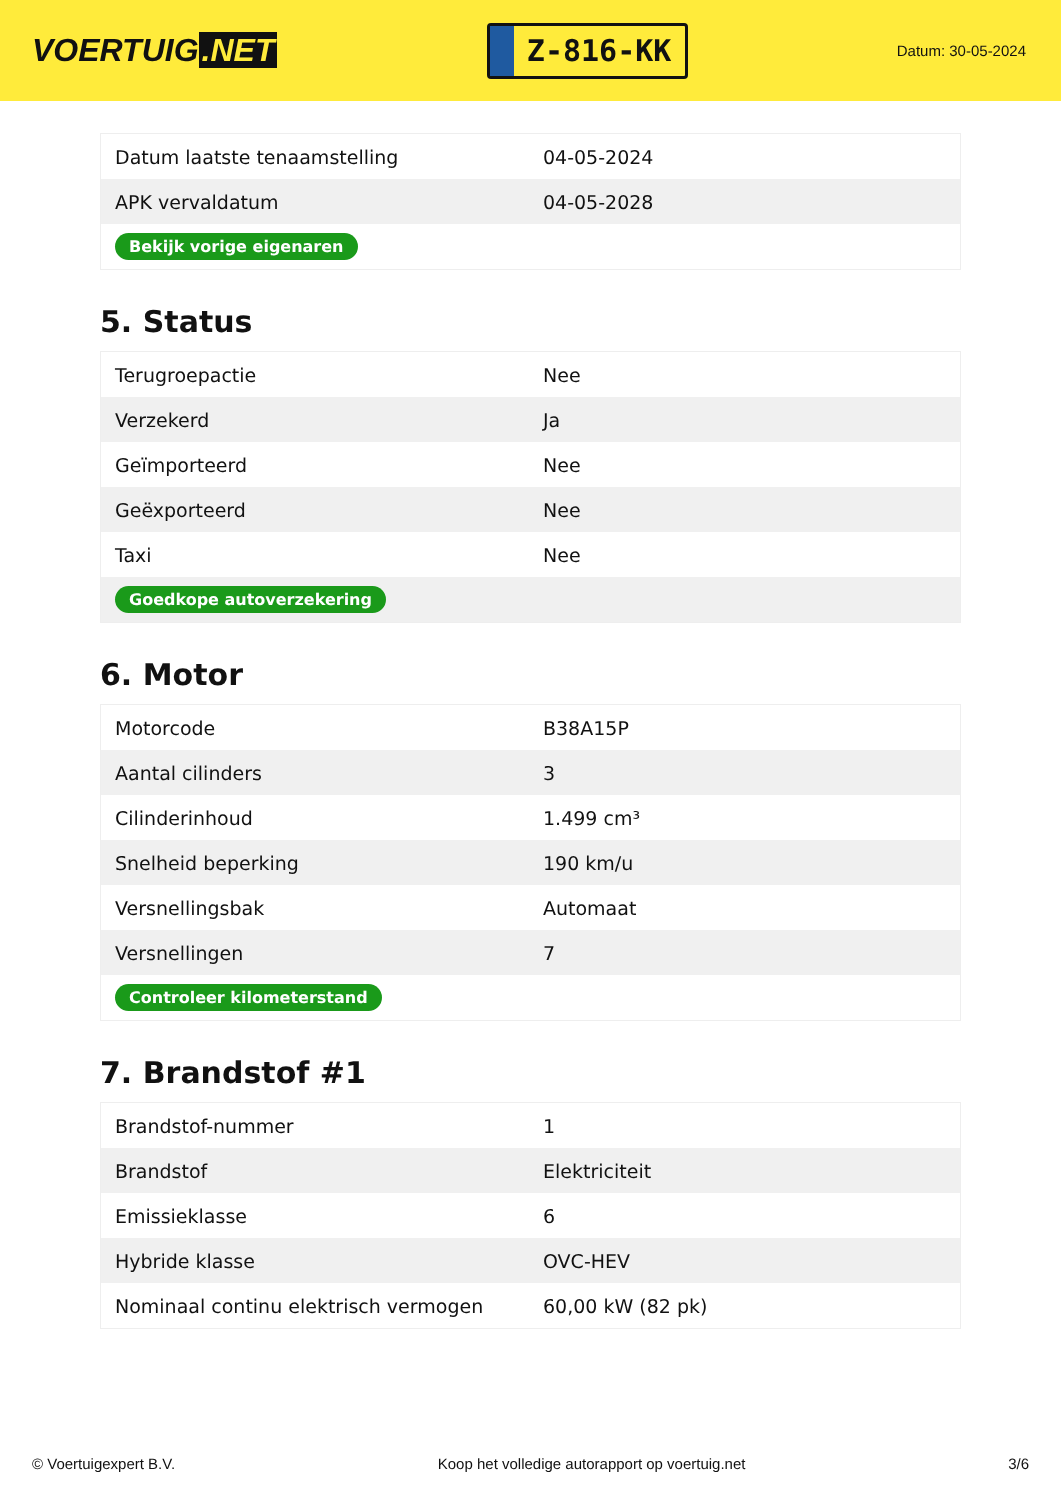VOERTUIG.NET
Z-816-KK
Datum: 30-05-2024
| Datum laatste tenaamstelling | 04-05-2024 |
| APK vervaldatum | 04-05-2028 |
| Bekijk vorige eigenaren | |
5. Status
| Terugroepactie | Nee |
| Verzekerd | Ja |
| Geïmporteerd | Nee |
| Geëxporteerd | Nee |
| Taxi | Nee |
| Goedkope autoverzekering | |
6. Motor
| Motorcode | B38A15P |
| Aantal cilinders | 3 |
| Cilinderinhoud | 1.499 cm³ |
| Snelheid beperking | 190 km/u |
| Versnellingsbak | Automaat |
| Versnellingen | 7 |
| Controleer kilometerstand | |
7. Brandstof #1
| Brandstof-nummer | 1 |
| Brandstof | Elektriciteit |
| Emissieklasse | 6 |
| Hybride klasse | OVC-HEV |
| Nominaal continu elektrisch vermogen | 60,00 kW (82 pk) |
© Voertuigexpert B.V. Koop het volledige autorapport op voertuig.net 3/6